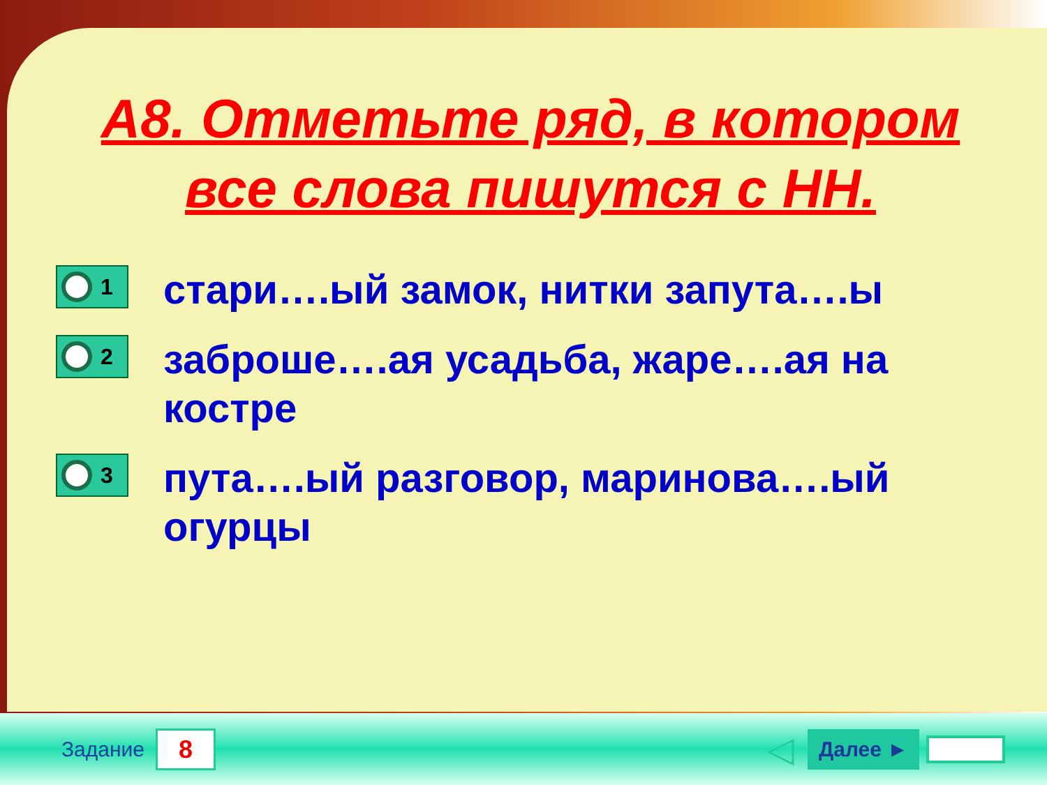А8. Отметьте ряд, в котором все слова пишутся с НН.
1
стари….ый замок, нитки запута….ы
2
заброше….ая усадьба, жаре….ая на костре
3
пута….ый разговор, маринова….ый огурцы
Задание
8
◁
Далее ►